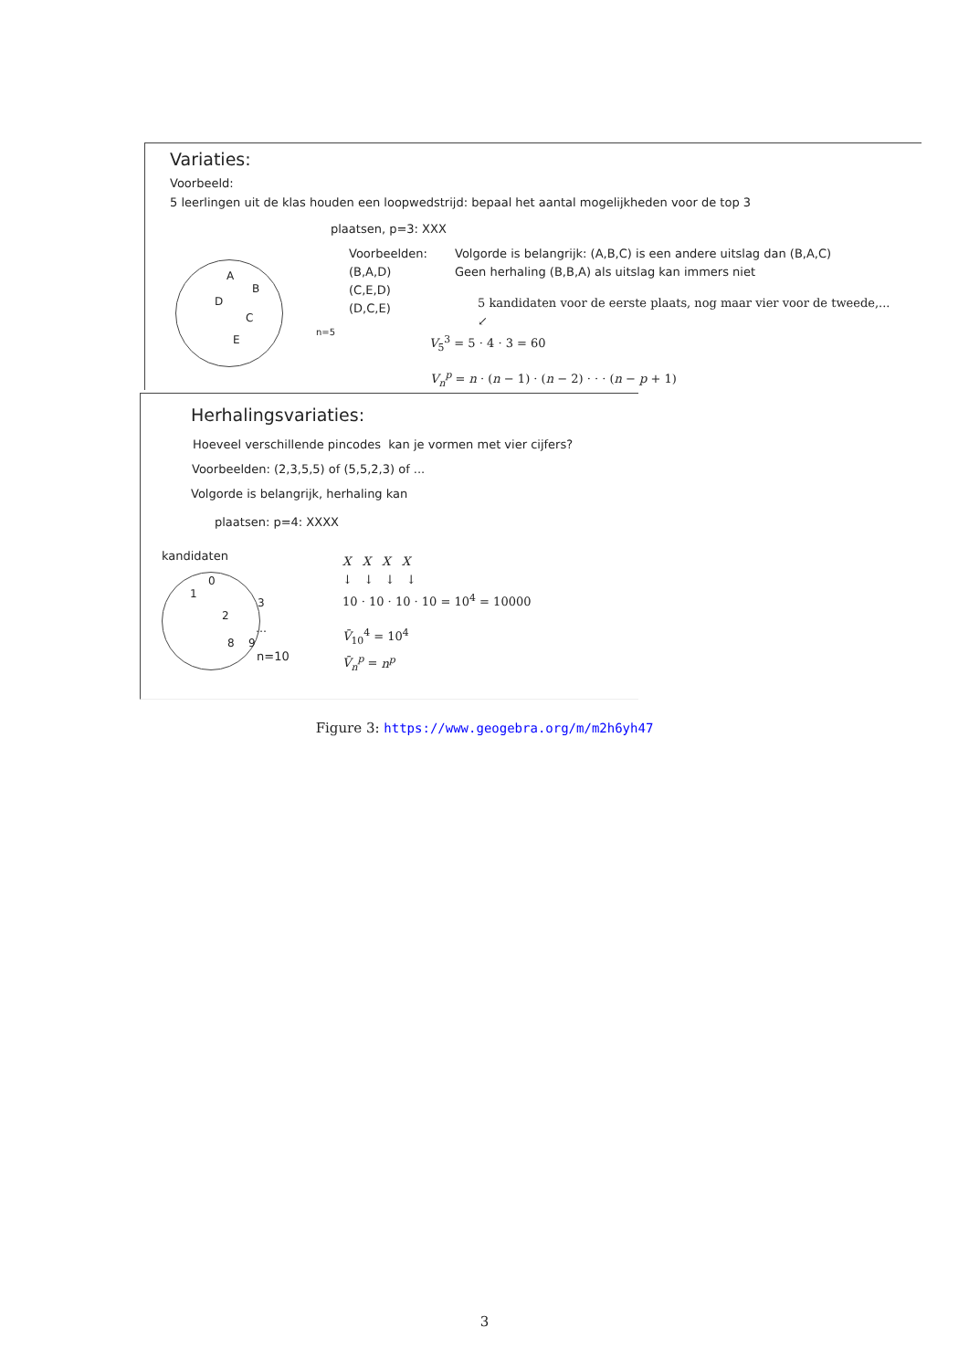Variaties:
Voorbeeld:
5 leerlingen uit de klas houden een loopwedstrijd: bepaal het aantal mogelijkheden voor de top 3
plaatsen, p=3: XXX
ABDCE
n=5
Voorbeelden:
(B,A,D)
(C,E,D)
(D,C,E)
Volgorde is belangrijk: (A,B,C) is een andere uitslag dan (B,A,C)
Geen herhaling (B,B,A) als uitslag kan immers niet
5 kandidaten voor de eerste plaats, nog maar vier voor de tweede,...
↙
V<sub>5</sub><sup>3</sup> = 5 · 4 · 3 = 60
V<sub>n</sub><sup>p</sup> = n · (n − 1) · (n − 2) · · · (n − p + 1)
Herhalingsvariaties:
Hoeveel verschillende pincodes kan je vormen met vier cijfers?
Voorbeelden: (2,3,5,5) of (5,5,2,3) of ...
Volgorde is belangrijk, herhaling kan
plaatsen: p=4: XXXX
kandidaten
0132
…
8 9
n=10
X X X X
↓ ↓ ↓ ↓
10 · 10 · 10 · 10 = 10<sup>4</sup> = 10000
V̄<sub>10</sub><sup>4</sup> = 10<sup>4</sup>
V̄<sub>n</sub><sup>p</sup> = n<sup>p</sup>
Figure 3: https://www.geogebra.org/m/m2h6yh47
3